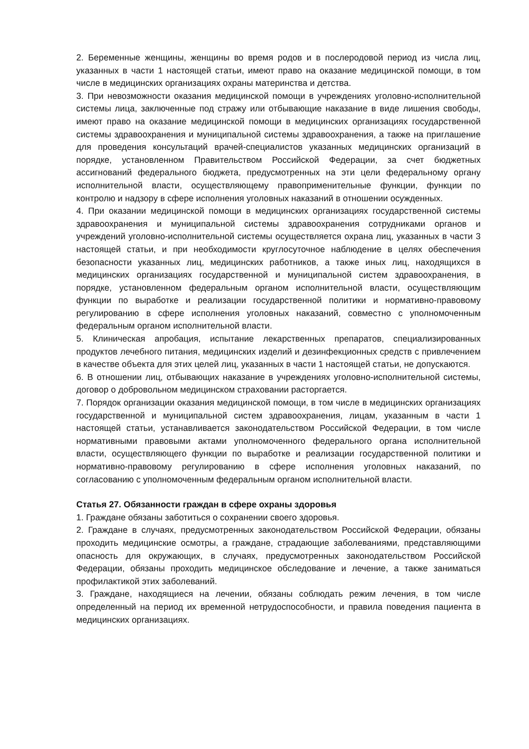2. Беременные женщины, женщины во время родов и в послеродовой период из числа лиц, указанных в части 1 настоящей статьи, имеют право на оказание медицинской помощи, в том числе в медицинских организациях охраны материнства и детства.
3. При невозможности оказания медицинской помощи в учреждениях уголовно-исполнительной системы лица, заключенные под стражу или отбывающие наказание в виде лишения свободы, имеют право на оказание медицинской помощи в медицинских организациях государственной системы здравоохранения и муниципальной системы здравоохранения, а также на приглашение для проведения консультаций врачей-специалистов указанных медицинских организаций в порядке, установленном Правительством Российской Федерации, за счет бюджетных ассигнований федерального бюджета, предусмотренных на эти цели федеральному органу исполнительной власти, осуществляющему правоприменительные функции, функции по контролю и надзору в сфере исполнения уголовных наказаний в отношении осужденных.
4. При оказании медицинской помощи в медицинских организациях государственной системы здравоохранения и муниципальной системы здравоохранения сотрудниками органов и учреждений уголовно-исполнительной системы осуществляется охрана лиц, указанных в части 3 настоящей статьи, и при необходимости круглосуточное наблюдение в целях обеспечения безопасности указанных лиц, медицинских работников, а также иных лиц, находящихся в медицинских организациях государственной и муниципальной систем здравоохранения, в порядке, установленном федеральным органом исполнительной власти, осуществляющим функции по выработке и реализации государственной политики и нормативно-правовому регулированию в сфере исполнения уголовных наказаний, совместно с уполномоченным федеральным органом исполнительной власти.
5. Клиническая апробация, испытание лекарственных препаратов, специализированных продуктов лечебного питания, медицинских изделий и дезинфекционных средств с привлечением в качестве объекта для этих целей лиц, указанных в части 1 настоящей статьи, не допускаются.
6. В отношении лиц, отбывающих наказание в учреждениях уголовно-исполнительной системы, договор о добровольном медицинском страховании расторгается.
7. Порядок организации оказания медицинской помощи, в том числе в медицинских организациях государственной и муниципальной систем здравоохранения, лицам, указанным в части 1 настоящей статьи, устанавливается законодательством Российской Федерации, в том числе нормативными правовыми актами уполномоченного федерального органа исполнительной власти, осуществляющего функции по выработке и реализации государственной политики и нормативно-правовому регулированию в сфере исполнения уголовных наказаний, по согласованию с уполномоченным федеральным органом исполнительной власти.
Статья 27. Обязанности граждан в сфере охраны здоровья
1. Граждане обязаны заботиться о сохранении своего здоровья.
2. Граждане в случаях, предусмотренных законодательством Российской Федерации, обязаны проходить медицинские осмотры, а граждане, страдающие заболеваниями, представляющими опасность для окружающих, в случаях, предусмотренных законодательством Российской Федерации, обязаны проходить медицинское обследование и лечение, а также заниматься профилактикой этих заболеваний.
3. Граждане, находящиеся на лечении, обязаны соблюдать режим лечения, в том числе определенный на период их временной нетрудоспособности, и правила поведения пациента в медицинских организациях.